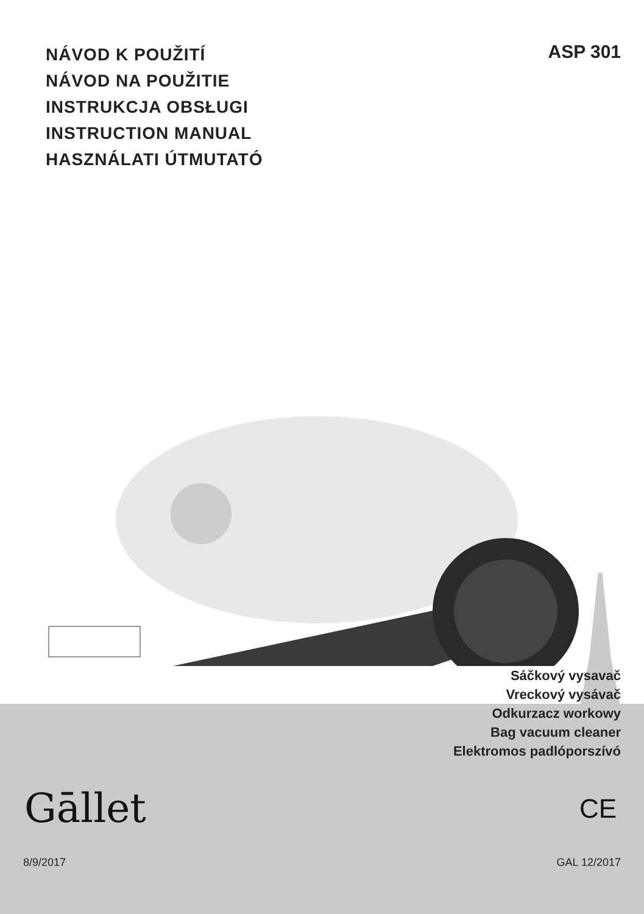NÁVOD K POUŽITÍ
NÁVOD NA POUŽITIE
INSTRUKCJA OBSŁUGI
INSTRUCTION MANUAL
HASZNÁLATI ÚTMUTATÓ
ASP 301
Sáčkový vysavač
Vreckový vysávač
Odkurzacz workowy
Bag vacuum cleaner
Elektromos padlóporszívó
Gāllet CE
8/9/2017 GAL 12/2017